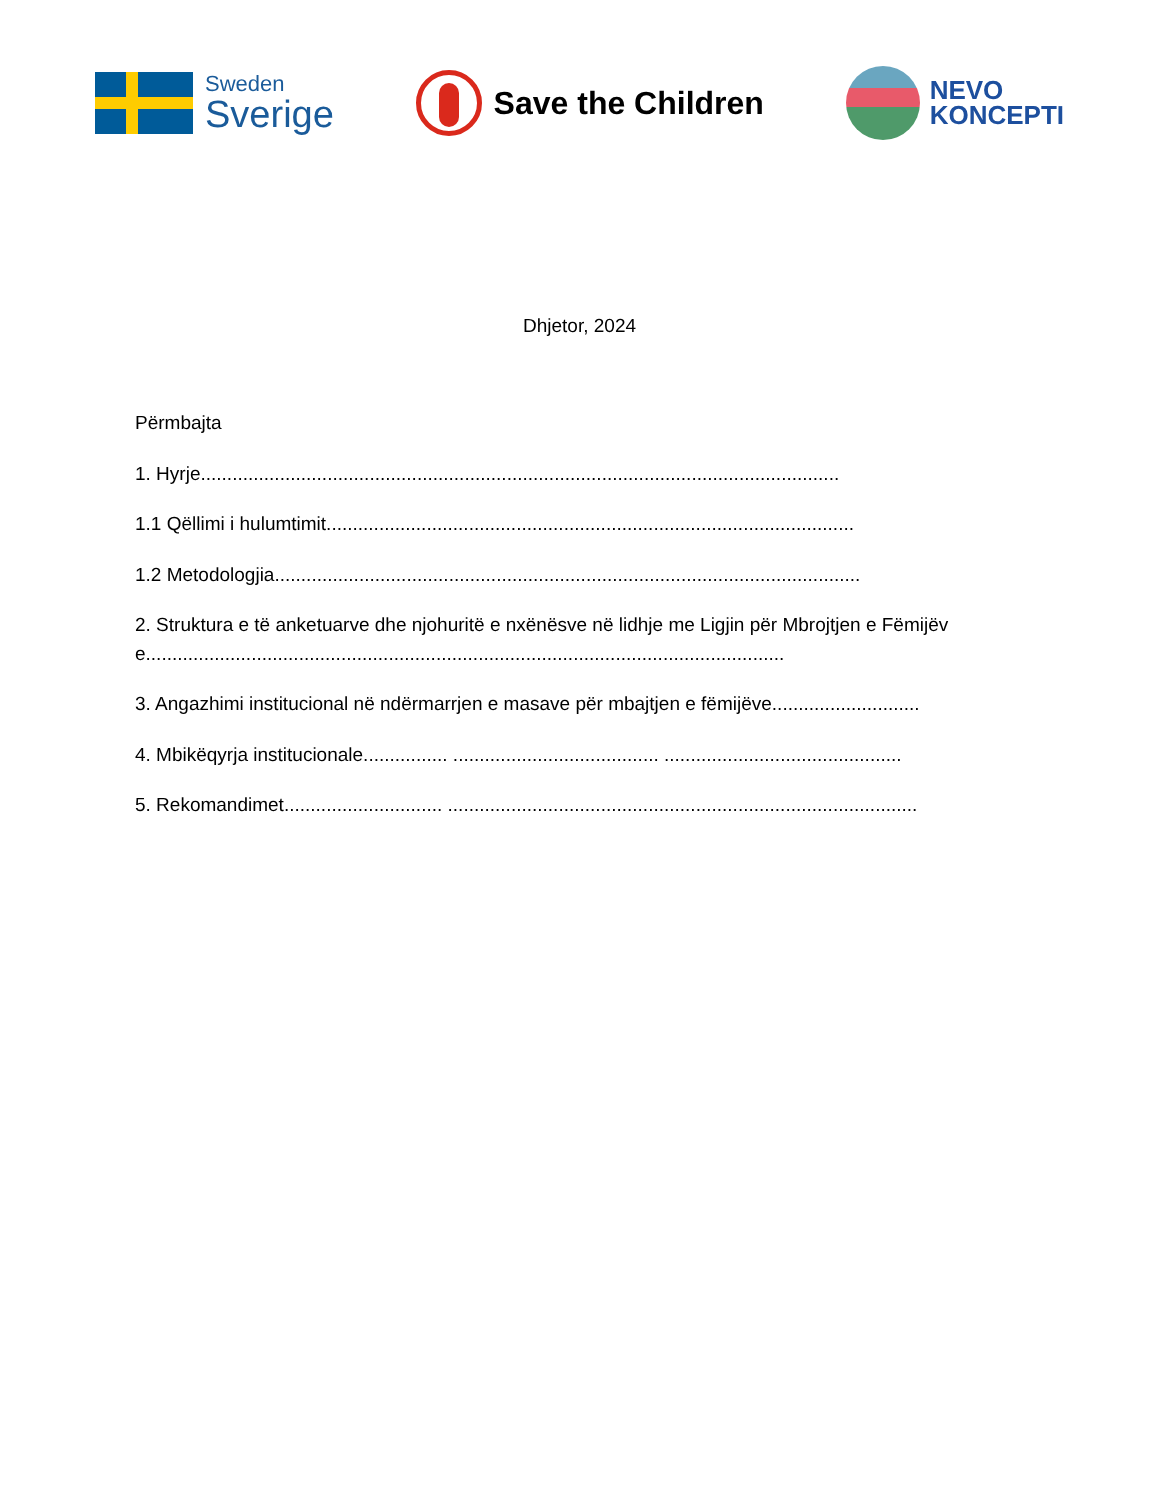Sweden
Sverige
Save the Children
NEVO
KONCEPTI
Dhjetor, 2024
Përmbajta
1. Hyrje.........................................................................................................................
1.1 Qëllimi i hulumtimit....................................................................................................
1.2 Metodologjia...............................................................................................................
2. Struktura e të anketuarve dhe njohuritë e nxënësve në lidhje me Ligjin për Mbrojtjen e Fëmijëve.........................................................................................................................
3. Angazhimi institucional në ndërmarrjen e masave për mbajtjen e fëmijëve............................
4. Mbikëqyrja institucionale................ ....................................... .............................................
5. Rekomandimet.............................. .........................................................................................